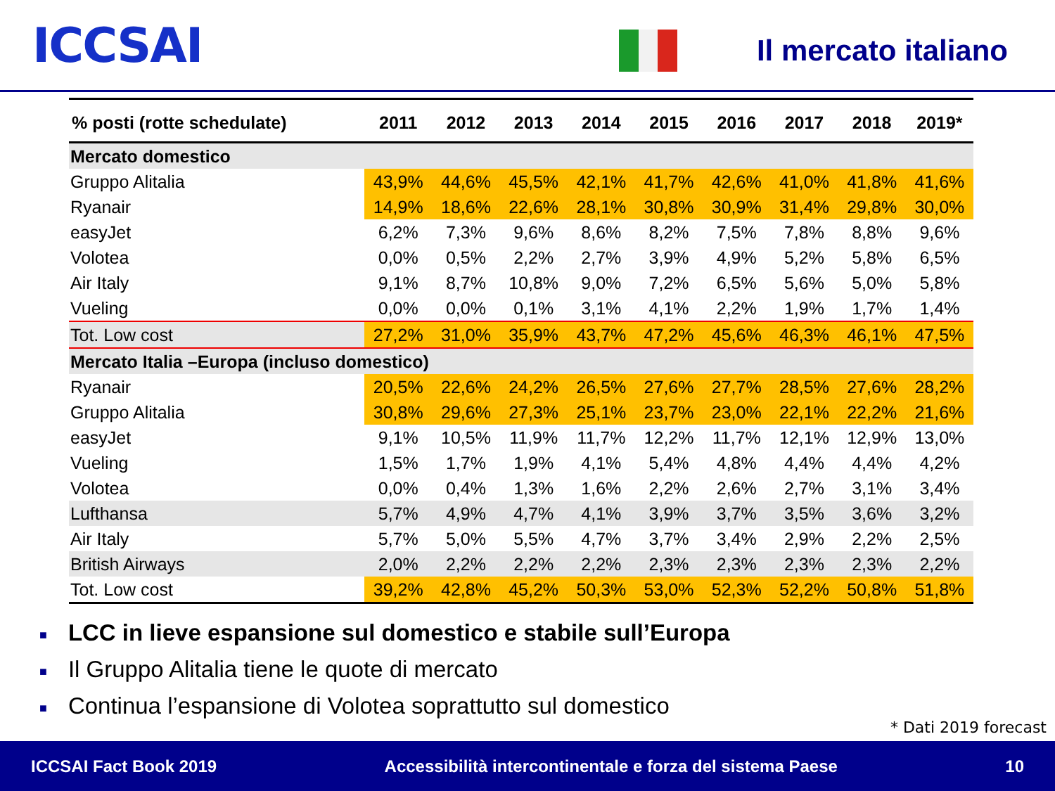ICCSAI
Il mercato italiano
| % posti (rotte schedulate) | 2011 | 2012 | 2013 | 2014 | 2015 | 2016 | 2017 | 2018 | 2019* |
| --- | --- | --- | --- | --- | --- | --- | --- | --- | --- |
| Mercato domestico | | | | | | | | | |
| Gruppo Alitalia | 43,9% | 44,6% | 45,5% | 42,1% | 41,7% | 42,6% | 41,0% | 41,8% | 41,6% |
| Ryanair | 14,9% | 18,6% | 22,6% | 28,1% | 30,8% | 30,9% | 31,4% | 29,8% | 30,0% |
| easyJet | 6,2% | 7,3% | 9,6% | 8,6% | 8,2% | 7,5% | 7,8% | 8,8% | 9,6% |
| Volotea | 0,0% | 0,5% | 2,2% | 2,7% | 3,9% | 4,9% | 5,2% | 5,8% | 6,5% |
| Air Italy | 9,1% | 8,7% | 10,8% | 9,0% | 7,2% | 6,5% | 5,6% | 5,0% | 5,8% |
| Vueling | 0,0% | 0,0% | 0,1% | 3,1% | 4,1% | 2,2% | 1,9% | 1,7% | 1,4% |
| Tot. Low cost | 27,2% | 31,0% | 35,9% | 43,7% | 47,2% | 45,6% | 46,3% | 46,1% | 47,5% |
| Mercato Italia –Europa (incluso domestico) | | | | | | | | | |
| Ryanair | 20,5% | 22,6% | 24,2% | 26,5% | 27,6% | 27,7% | 28,5% | 27,6% | 28,2% |
| Gruppo Alitalia | 30,8% | 29,6% | 27,3% | 25,1% | 23,7% | 23,0% | 22,1% | 22,2% | 21,6% |
| easyJet | 9,1% | 10,5% | 11,9% | 11,7% | 12,2% | 11,7% | 12,1% | 12,9% | 13,0% |
| Vueling | 1,5% | 1,7% | 1,9% | 4,1% | 5,4% | 4,8% | 4,4% | 4,4% | 4,2% |
| Volotea | 0,0% | 0,4% | 1,3% | 1,6% | 2,2% | 2,6% | 2,7% | 3,1% | 3,4% |
| Lufthansa | 5,7% | 4,9% | 4,7% | 4,1% | 3,9% | 3,7% | 3,5% | 3,6% | 3,2% |
| Air Italy | 5,7% | 5,0% | 5,5% | 4,7% | 3,7% | 3,4% | 2,9% | 2,2% | 2,5% |
| British Airways | 2,0% | 2,2% | 2,2% | 2,2% | 2,3% | 2,3% | 2,3% | 2,3% | 2,2% |
| Tot. Low cost | 39,2% | 42,8% | 45,2% | 50,3% | 53,0% | 52,3% | 52,2% | 50,8% | 51,8% |
■ LCC in lieve espansione sul domestico e stabile sull’Europa
■ Il Gruppo Alitalia tiene le quote di mercato
■ Continua l’espansione di Volotea soprattutto sul domestico
* Dati 2019 forecast
ICCSAI Fact Book 2019 Accessibilità intercontinentale e forza del sistema Paese 10